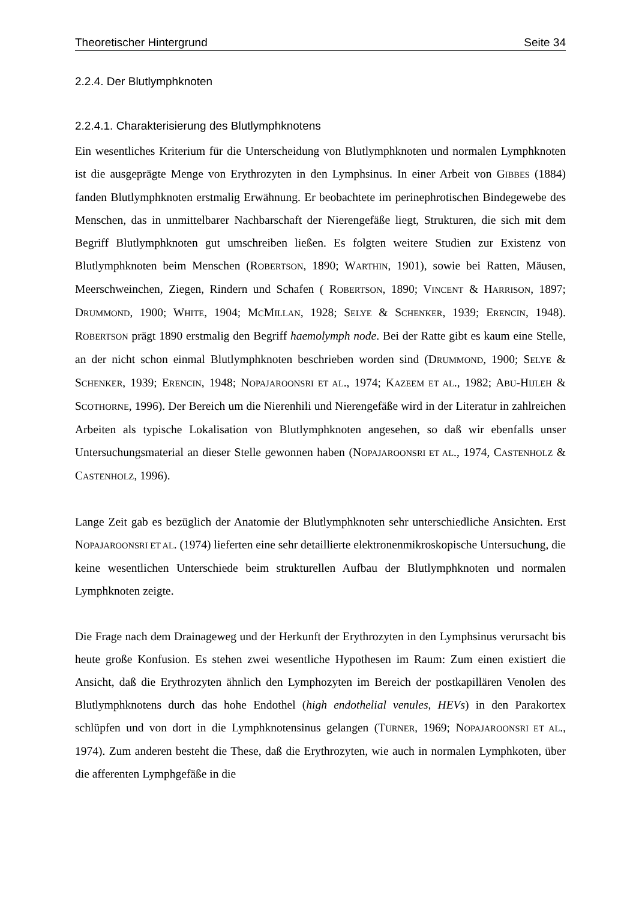Theoretischer Hintergrund Seite 34
2.2.4. Der Blutlymphknoten
2.2.4.1. Charakterisierung des Blutlymphknotens
Ein wesentliches Kriterium für die Unterscheidung von Blutlymphknoten und normalen Lymphknoten ist die ausgeprägte Menge von Erythrozyten in den Lymphsinus. In einer Arbeit von GIBBES (1884) fanden Blutlymphknoten erstmalig Erwähnung. Er beobachtete im perinephrotischen Bindegewebe des Menschen, das in unmittelbarer Nachbarschaft der Nierengefäße liegt, Strukturen, die sich mit dem Begriff Blutlymphknoten gut umschreiben ließen. Es folgten weitere Studien zur Existenz von Blutlymphknoten beim Menschen (ROBERTSON, 1890; WARTHIN, 1901), sowie bei Ratten, Mäusen, Meerschweinchen, Ziegen, Rindern und Schafen ( ROBERTSON, 1890; VINCENT & HARRISON, 1897; DRUMMOND, 1900; WHITE, 1904; MCMILLAN, 1928; SELYE & SCHENKER, 1939; ERENCIN, 1948). ROBERTSON prägt 1890 erstmalig den Begriff haemolymph node. Bei der Ratte gibt es kaum eine Stelle, an der nicht schon einmal Blutlymphknoten beschrieben worden sind (DRUMMOND, 1900; SELYE & SCHENKER, 1939; ERENCIN, 1948; NOPAJAROONSRI ET AL., 1974; KAZEEM ET AL., 1982; ABU-HIJLEH & SCOTHORNE, 1996). Der Bereich um die Nierenhili und Nierengefäße wird in der Literatur in zahlreichen Arbeiten als typische Lokalisation von Blutlymphknoten angesehen, so daß wir ebenfalls unser Untersuchungsmaterial an dieser Stelle gewonnen haben (NOPAJAROONSRI ET AL., 1974, CASTENHOLZ & CASTENHOLZ, 1996).
Lange Zeit gab es bezüglich der Anatomie der Blutlymphknoten sehr unterschiedliche Ansichten. Erst NOPAJAROONSRI ET AL. (1974) lieferten eine sehr detaillierte elektronenmikroskopische Untersuchung, die keine wesentlichen Unterschiede beim strukturellen Aufbau der Blutlymphknoten und normalen Lymphknoten zeigte.
Die Frage nach dem Drainageweg und der Herkunft der Erythrozyten in den Lymphsinus verursacht bis heute große Konfusion. Es stehen zwei wesentliche Hypothesen im Raum: Zum einen existiert die Ansicht, daß die Erythrozyten ähnlich den Lymphozyten im Bereich der postkapillären Venolen des Blutlymphknotens durch das hohe Endothel (high endothelial venules, HEVs) in den Parakortex schlüpfen und von dort in die Lymphknotensinus gelangen (TURNER, 1969; NOPAJAROONSRI ET AL., 1974). Zum anderen besteht die These, daß die Erythrozyten, wie auch in normalen Lymphkoten, über die afferenten Lymphgefäße in die